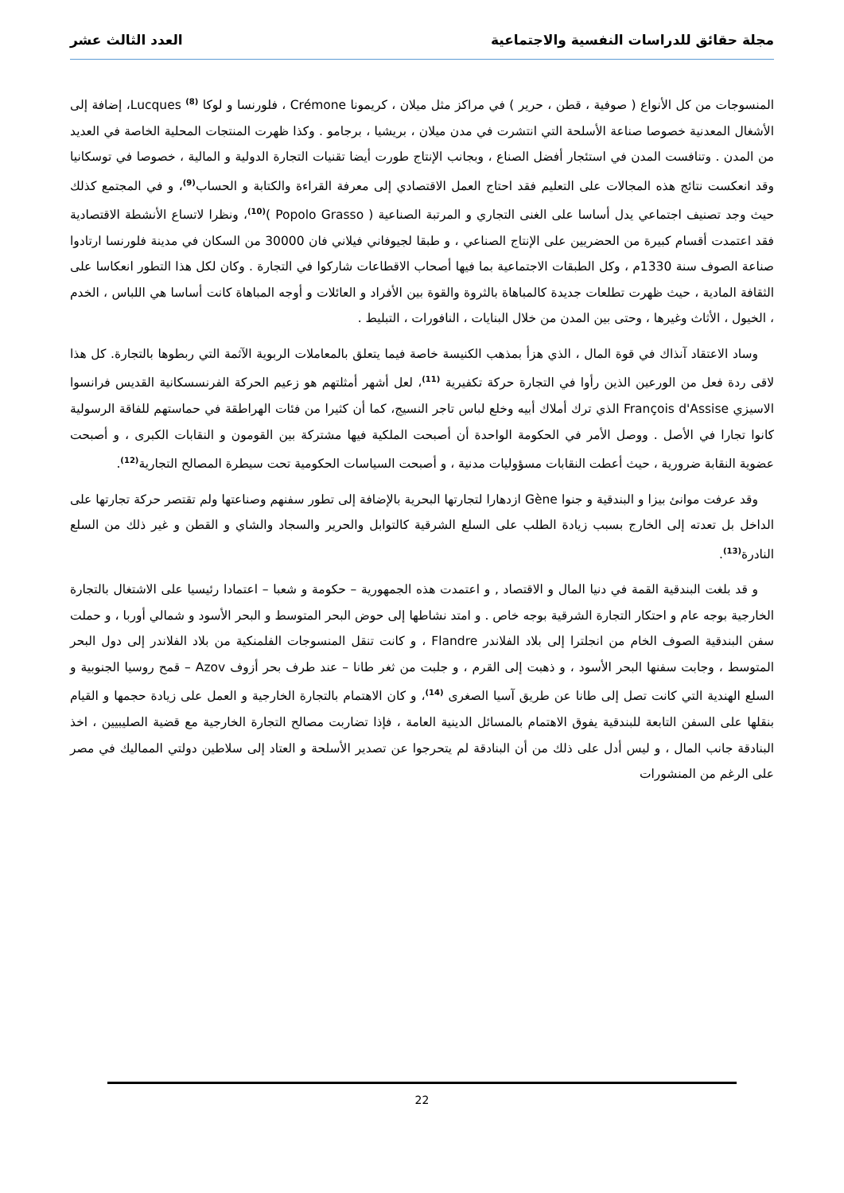مجلة حقائق للدراسات النفسية والاجتماعية العدد الثالث عشر
المنسوجات من كل الأنواع ( صوفية ، قطن ، حرير ) في مراكز مثل ميلان ، كريمونا Crémone ، فلورنسا و لوكا Lucques <sup>(8)</sup>، إضافة إلى الأشغال المعدنية خصوصا صناعة الأسلحة التي انتشرت في مدن ميلان ، بريشيا ، برجامو . وكذا ظهرت المنتجات المحلية الخاصة في العديد من المدن . وتنافست المدن في استئجار أفضل الصناع ، وبجانب الإنتاج طورت أيضا تقنيات التجارة الدولية و المالية ، خصوصا في توسكانيا وقد انعكست نتائج هذه المجالات على التعليم فقد احتاج العمل الاقتصادي إلى معرفة القراءة والكتابة و الحساب<sup>(9)</sup>، و في المجتمع كذلك حيث وجد تصنيف اجتماعي يدل أساسا على الغنى التجاري و المرتبة الصناعية ( Popolo Grasso )<sup>(10)</sup>، ونظرا لاتساع الأنشطة الاقتصادية فقد اعتمدت أقسام كبيرة من الحضريين على الإنتاج الصناعي ، و طبقا لجيوفاني فيلاني فان 30000 من السكان في مدينة فلورنسا ارتادوا صناعة الصوف سنة 1330م ، وكل الطبقات الاجتماعية بما فيها أصحاب الاقطاعات شاركوا في التجارة . وكان لكل هذا التطور انعكاسا على الثقافة المادية ، حيث ظهرت تطلعات جديدة كالمباهاة بالثروة والقوة بين الأفراد و العائلات و أوجه المباهاة كانت أساسا هي اللباس ، الخدم ، الخيول ، الأثاث وغيرها ، وحتى بين المدن من خلال البنايات ، النافورات ، التبليط .
وساد الاعتقاد آنذاك في قوة المال ، الذي هزأ بمذهب الكنيسة خاصة فيما يتعلق بالمعاملات الربوية الآثمة التي ربطوها بالتجارة. كل هذا لاقى ردة فعل من الورعين الذين رأوا في التجارة حركة تكفيرية <sup>(11)</sup>، لعل أشهر أمثلتهم هو زعيم الحركة الفرنسسكانية القديس فرانسوا الاسيزي François d'Assise الذي ترك أملاك أبيه وخلع لباس تاجر النسيج، كما أن كثيرا من فئات الهراطقة في حماستهم للفاقة الرسولية كانوا تجارا في الأصل . ووصل الأمر في الحكومة الواحدة أن أصبحت الملكية فيها مشتركة بين القومون و النقابات الكبرى ، و أصبحت عضوية النقابة ضرورية ، حيث أعطت النقابات مسؤوليات مدنية ، و أصبحت السياسات الحكومية تحت سيطرة المصالح التجارية<sup>(12)</sup>.
وقد عرفت موانئ بيزا و البندقية و جنوا Gène ازدهارا لتجارتها البحرية بالإضافة إلى تطور سفنهم وصناعتها ولم تقتصر حركة تجارتها على الداخل بل تعدته إلى الخارج بسبب زيادة الطلب على السلع الشرقية كالتوابل والحرير والسجاد والشاي و القطن و غير ذلك من السلع النادرة<sup>(13)</sup>.
و قد بلغت البندقية القمة في دنيا المال و الاقتصاد , و اعتمدت هذه الجمهورية – حكومة و شعبا – اعتمادا رئيسيا على الاشتغال بالتجارة الخارجية بوجه عام و احتكار التجارة الشرقية بوجه خاص . و امتد نشاطها إلى حوض البحر المتوسط و البحر الأسود و شمالي أوربا ، و حملت سفن البندقية الصوف الخام من انجلترا إلى بلاد الفلاندر Flandre ، و كانت تنقل المنسوجات الفلمنكية من بلاد الفلاندر إلى دول البحر المتوسط ، وجابت سفنها البحر الأسود ، و ذهبت إلى القرم ، و جلبت من ثغر طانا – عند طرف بحر أزوف Azov – قمح روسيا الجنوبية و السلع الهندية التي كانت تصل إلى طانا عن طريق آسيا الصغرى <sup>(14)</sup>، و كان الاهتمام بالتجارة الخارجية و العمل على زيادة حجمها و القيام بنقلها على السفن التابعة للبندقية يفوق الاهتمام بالمسائل الدينية العامة ، فإذا تضاربت مصالح التجارة الخارجية مع قضية الصليبيين ، اخذ البنادقة جانب المال ، و ليس أدل على ذلك من أن البنادقة لم يتحرجوا عن تصدير الأسلحة و العتاد إلى سلاطين دولتي المماليك في مصر على الرغم من المنشورات
22